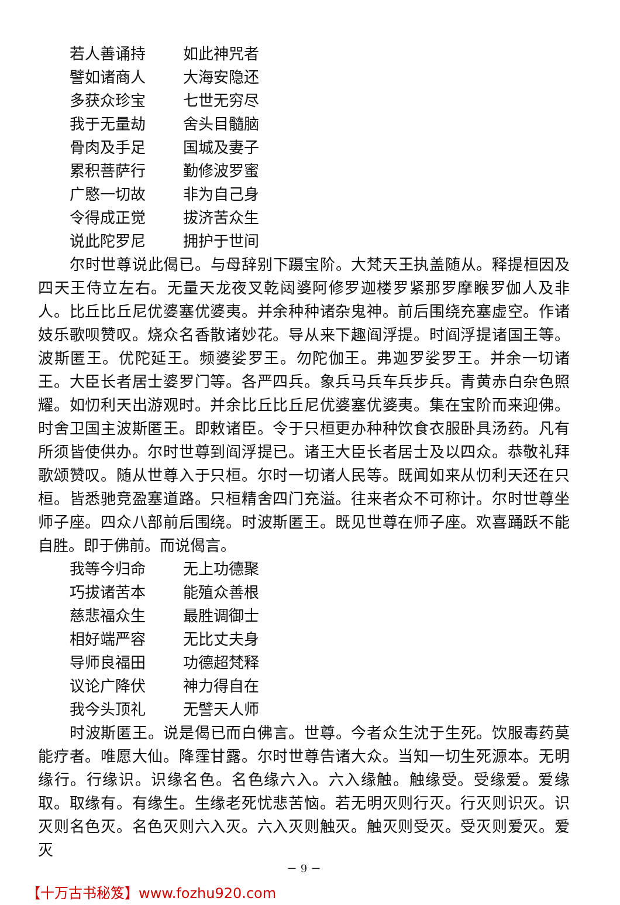若人善诵持 如此神咒者
譬如诸商人 大海安隐还
多获众珍宝 七世无穷尽
我于无量劫 舍头目髓脑
骨肉及手足 国城及妻子
累积菩萨行 勤修波罗蜜
广愍一切故 非为自己身
令得成正觉 拔济苦众生
说此陀罗尼 拥护于世间
尔时世尊说此偈已。与母辞别下蹑宝阶。大梵天王执盖随从。释提桓因及四天王侍立左右。无量天龙夜叉乾闼婆阿修罗迦楼罗紧那罗摩睺罗伽人及非人。比丘比丘尼优婆塞优婆夷。并余种种诸杂鬼神。前后围绕充塞虚空。作诸妓乐歌呗赞叹。烧众名香散诸妙花。导从来下趣阎浮提。时阎浮提诸国王等。波斯匿王。优陀延王。频婆娑罗王。勿陀伽王。弗迦罗娑罗王。并余一切诸王。大臣长者居士婆罗门等。各严四兵。象兵马兵车兵步兵。青黄赤白杂色照耀。如忉利天出游观时。并余比丘比丘尼优婆塞优婆夷。集在宝阶而来迎佛。时舍卫国主波斯匿王。即敕诸臣。令于只桓更办种种饮食衣服卧具汤药。凡有所须皆使供办。尔时世尊到阎浮提已。诸王大臣长者居士及以四众。恭敬礼拜歌颂赞叹。随从世尊入于只桓。尔时一切诸人民等。既闻如来从忉利天还在只桓。皆悉驰竞盈塞道路。只桓精舍四门充溢。往来者众不可称计。尔时世尊坐师子座。四众八部前后围绕。时波斯匿王。既见世尊在师子座。欢喜踊跃不能自胜。即于佛前。而说偈言。
我等今归命 无上功德聚
巧拔诸苦本 能殖众善根
慈悲福众生 最胜调御士
相好端严容 无比丈夫身
导师良福田 功德超梵释
议论广降伏 神力得自在
我今头顶礼 无譬天人师
时波斯匿王。说是偈已而白佛言。世尊。今者众生沈于生死。饮服毒药莫能疗者。唯愿大仙。降霔甘露。尔时世尊告诸大众。当知一切生死源本。无明缘行。行缘识。识缘名色。名色缘六入。六入缘触。触缘受。受缘爱。爱缘取。取缘有。有缘生。生缘老死忧悲苦恼。若无明灭则行灭。行灭则识灭。识灭则名色灭。名色灭则六入灭。六入灭则触灭。触灭则受灭。受灭则爱灭。爱灭
－ 9 －
【十万古书秘笈】www.fozhu920.com